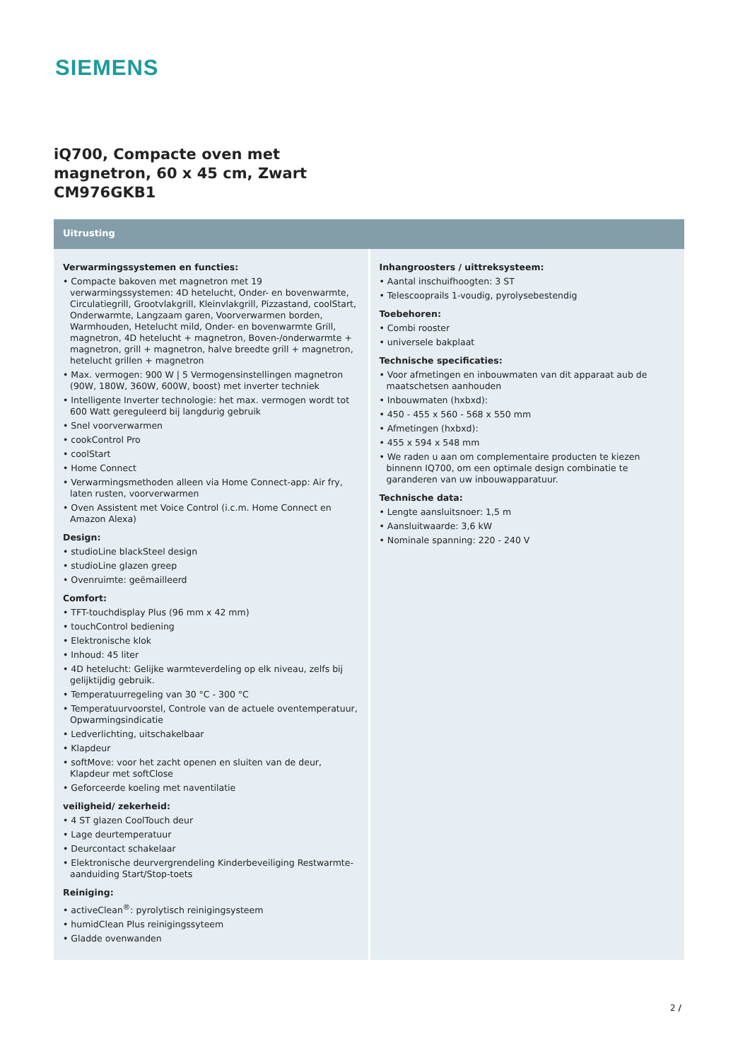SIEMENS
iQ700, Compacte oven met
magnetron, 60 x 45 cm, Zwart
CM976GKB1
Uitrusting
Verwarmingssystemen en functies:
• Compacte bakoven met magnetron met 19 verwarmingssystemen: 4D hetelucht, Onder- en bovenwarmte, Circulatiegrill, Grootvlakgrill, Kleinvlakgrill, Pizzastand, coolStart, Onderwarmte, Langzaam garen, Voorverwarmen borden, Warmhouden, Hetelucht mild, Onder- en bovenwarmte Grill, magnetron, 4D hetelucht + magnetron, Boven-/onderwarmte + magnetron, grill + magnetron, halve breedte grill + magnetron, hetelucht grillen + magnetron
• Max. vermogen: 900 W | 5 Vermogensinstellingen magnetron (90W, 180W, 360W, 600W, boost) met inverter techniek
• Intelligente Inverter technologie: het max. vermogen wordt tot 600 Watt gereguleerd bij langdurig gebruik
• Snel voorverwarmen
• cookControl Pro
• coolStart
• Home Connect
• Verwarmingsmethoden alleen via Home Connect-app: Air fry, laten rusten, voorverwarmen
• Oven Assistent met Voice Control (i.c.m. Home Connect en Amazon Alexa)
Design:
• studioLine blackSteel design
• studioLine glazen greep
• Ovenruimte: geëmailleerd
Comfort:
• TFT-touchdisplay Plus (96 mm x 42 mm)
• touchControl bediening
• Elektronische klok
• Inhoud: 45 liter
• 4D hetelucht: Gelijke warmteverdeling op elk niveau, zelfs bij gelijktijdig gebruik.
• Temperatuurregeling van 30 °C - 300 °C
• Temperatuurvoorstel, Controle van de actuele oventemperatuur, Opwarmingsindicatie
• Ledverlichting, uitschakelbaar
• Klapdeur
• softMove: voor het zacht openen en sluiten van de deur, Klapdeur met softClose
• Geforceerde koeling met naventilatie
veiligheid/ zekerheid:
• 4 ST glazen CoolTouch deur
• Lage deurtemperatuur
• Deurcontact schakelaar
• Elektronische deurvergrendeling Kinderbeveiliging Restwarmte-aanduiding Start/Stop-toets
Reiniging:
• activeClean<sup>®</sup>: pyrolytisch reinigingsysteem
• humidClean Plus reinigingssyteem
• Gladde ovenwanden
Inhangroosters / uittreksysteem:
• Aantal inschuifhoogten: 3 ST
• Telescooprails 1-voudig, pyrolysebestendig
Toebehoren:
• Combi rooster
• universele bakplaat
Technische specificaties:
• Voor afmetingen en inbouwmaten van dit apparaat aub de maatschetsen aanhouden
• Inbouwmaten (hxbxd):
• 450 - 455 x 560 - 568 x 550 mm
• Afmetingen (hxbxd):
• 455 x 594 x 548 mm
• We raden u aan om complementaire producten te kiezen binnenn IQ700, om een optimale design combinatie te garanderen van uw inbouwapparatuur.
Technische data:
• Lengte aansluitsnoer: 1,5 m
• Aansluitwaarde: 3,6 kW
• Nominale spanning: 220 - 240 V
2 /